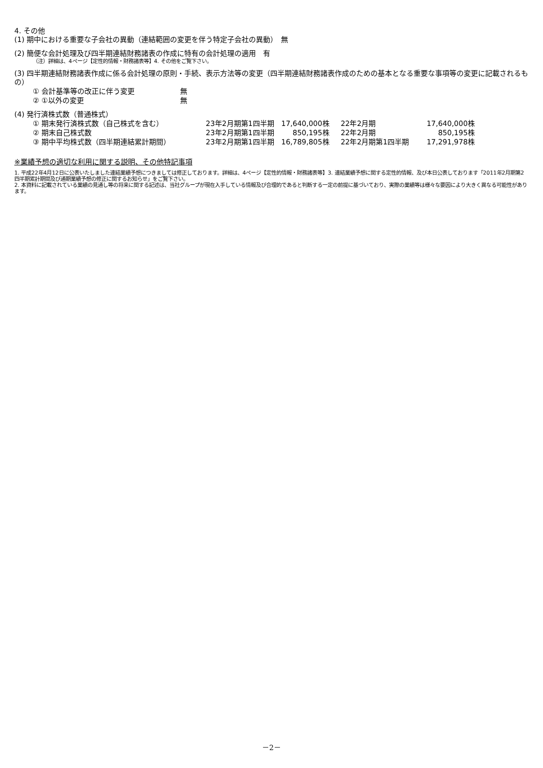4. その他
(1) 期中における重要な子会社の異動（連結範囲の変更を伴う特定子会社の異動）　無
(2) 簡便な会計処理及び四半期連結財務諸表の作成に特有の会計処理の適用　有
（注）詳細は、4ページ【定性的情報・財務諸表等】4. その他をご覧下さい。
(3) 四半期連結財務諸表作成に係る会計処理の原則・手続、表示方法等の変更（四半期連結財務諸表作成のための基本となる重要な事項等の変更に記載されるもの）
| ① 会計基準等の改正に伴う変更 | 無 |
| ② ①以外の変更 | 無 |
(4) 発行済株式数（普通株式）
| ① 期末発行済株式数（自己株式を含む） | 23年2月期第1四半期 | 17,640,000株 | 22年2月期 | 17,640,000株 |
| ② 期末自己株式数 | 23年2月期第1四半期 | 850,195株 | 22年2月期 | 850,195株 |
| ③ 期中平均株式数（四半期連結累計期間） | 23年2月期第1四半期 | 16,789,805株 | 22年2月期第1四半期 | 17,291,978株 |
※業績予想の適切な利用に関する説明、その他特記事項
1. 平成22年4月12日に公表いたしました連結業績予想につきましては修正しております。詳細は、4ページ【定性的情報・財務諸表等】3. 連結業績予想に関する定性的情報、及び本日公表しております「2011年2月期第2四半期累計期間及び通期業績予想の修正に関するお知らせ」をご覧下さい。
2. 本資料に記載されている業績の見通し等の将来に関する記述は、当社グループが現在入手している情報及び合理的であると判断する一定の前提に基づいており、実際の業績等は様々な要因により大きく異なる可能性があります。
－2－